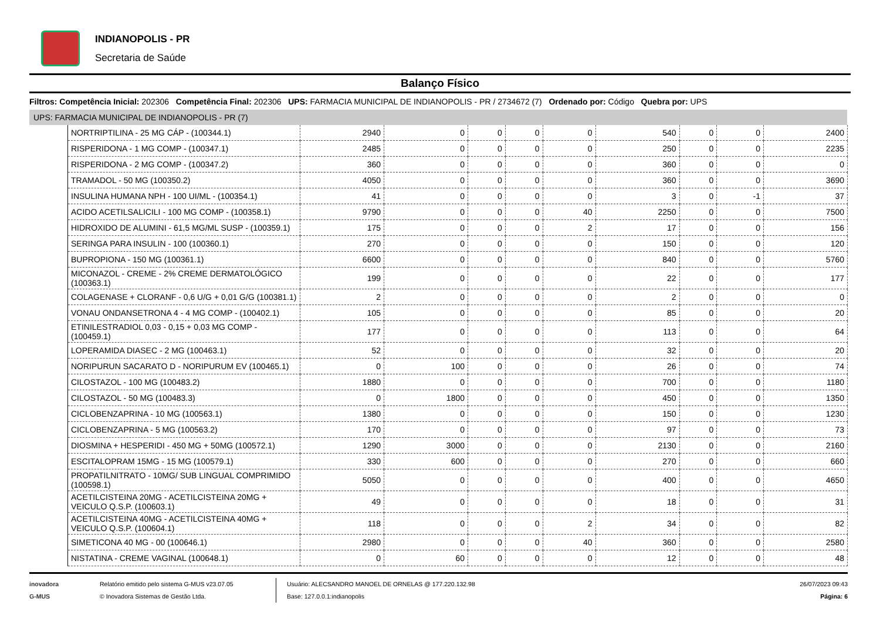INDIANOPOLIS - PR
Secretaria de Saúde
Balanço Físico
Filtros: Competência Inicial: 202306 Competência Final: 202306 UPS: FARMACIA MUNICIPAL DE INDIANOPOLIS - PR / 2734672 (7) Ordenado por: Código Quebra por: UPS
UPS: FARMACIA MUNICIPAL DE INDIANOPOLIS - PR (7)
| NORTRIPTILINA - 25 MG CÁP - (100344.1) | 2940 | 0 | 0 | 0 | 0 | 540 | 0 | 0 | 2400 |
| RISPERIDONA - 1 MG COMP - (100347.1) | 2485 | 0 | 0 | 0 | 0 | 250 | 0 | 0 | 2235 |
| RISPERIDONA - 2 MG COMP - (100347.2) | 360 | 0 | 0 | 0 | 0 | 360 | 0 | 0 | 0 |
| TRAMADOL - 50 MG (100350.2) | 4050 | 0 | 0 | 0 | 0 | 360 | 0 | 0 | 3690 |
| INSULINA HUMANA NPH - 100 UI/ML - (100354.1) | 41 | 0 | 0 | 0 | 0 | 3 | 0 | -1 | 37 |
| ACIDO ACETILSALICILI - 100 MG COMP - (100358.1) | 9790 | 0 | 0 | 0 | 40 | 2250 | 0 | 0 | 7500 |
| HIDROXIDO DE ALUMINI - 61,5 MG/ML SUSP - (100359.1) | 175 | 0 | 0 | 0 | 2 | 17 | 0 | 0 | 156 |
| SERINGA PARA INSULIN - 100 (100360.1) | 270 | 0 | 0 | 0 | 0 | 150 | 0 | 0 | 120 |
| BUPROPIONA - 150 MG (100361.1) | 6600 | 0 | 0 | 0 | 0 | 840 | 0 | 0 | 5760 |
| MICONAZOL - CREME - 2% CREME DERMATOLÓGICO (100363.1) | 199 | 0 | 0 | 0 | 0 | 22 | 0 | 0 | 177 |
| COLAGENASE + CLORANF - 0,6 U/G + 0,01 G/G (100381.1) | 2 | 0 | 0 | 0 | 0 | 2 | 0 | 0 | 0 |
| VONAU ONDANSETRONA 4 - 4 MG COMP - (100402.1) | 105 | 0 | 0 | 0 | 0 | 85 | 0 | 0 | 20 |
| ETINILESTRADIOL 0,03 - 0,15 + 0,03 MG COMP - (100459.1) | 177 | 0 | 0 | 0 | 0 | 113 | 0 | 0 | 64 |
| LOPERAMIDA DIASEC - 2 MG (100463.1) | 52 | 0 | 0 | 0 | 0 | 32 | 0 | 0 | 20 |
| NORIPURUN SACARATO D - NORIPURUM EV (100465.1) | 0 | 100 | 0 | 0 | 0 | 26 | 0 | 0 | 74 |
| CILOSTAZOL - 100 MG (100483.2) | 1880 | 0 | 0 | 0 | 0 | 700 | 0 | 0 | 1180 |
| CILOSTAZOL - 50 MG (100483.3) | 0 | 1800 | 0 | 0 | 0 | 450 | 0 | 0 | 1350 |
| CICLOBENZAPRINA - 10 MG (100563.1) | 1380 | 0 | 0 | 0 | 0 | 150 | 0 | 0 | 1230 |
| CICLOBENZAPRINA - 5 MG (100563.2) | 170 | 0 | 0 | 0 | 0 | 97 | 0 | 0 | 73 |
| DIOSMINA + HESPERIDI - 450 MG + 50MG (100572.1) | 1290 | 3000 | 0 | 0 | 0 | 2130 | 0 | 0 | 2160 |
| ESCITALOPRAM 15MG - 15 MG (100579.1) | 330 | 600 | 0 | 0 | 0 | 270 | 0 | 0 | 660 |
| PROPATILNITRATO - 10MG/ SUB LINGUAL COMPRIMIDO (100598.1) | 5050 | 0 | 0 | 0 | 0 | 400 | 0 | 0 | 4650 |
| ACETILCISTEINA 20MG - ACETILCISTEINA 20MG + VEICULO Q.S.P. (100603.1) | 49 | 0 | 0 | 0 | 0 | 18 | 0 | 0 | 31 |
| ACETILCISTEINA 40MG - ACETILCISTEINA 40MG + VEICULO Q.S.P. (100604.1) | 118 | 0 | 0 | 0 | 2 | 34 | 0 | 0 | 82 |
| SIMETICONA 40 MG - 00 (100646.1) | 2980 | 0 | 0 | 0 | 40 | 360 | 0 | 0 | 2580 |
| NISTATINA - CREME VAGINAL (100648.1) | 0 | 60 | 0 | 0 | 0 | 12 | 0 | 0 | 48 |
inovadora
G-MUS
Relatório emitido pelo sistema G-MUS v23.07.05
© Inovadora Sistemas de Gestão Ltda.
Usuário: ALECSANDRO MANOEL DE ORNELAS @ 177.220.132.98
Base: 127.0.0.1:indianopolis
26/07/2023 09:43
Página: 6